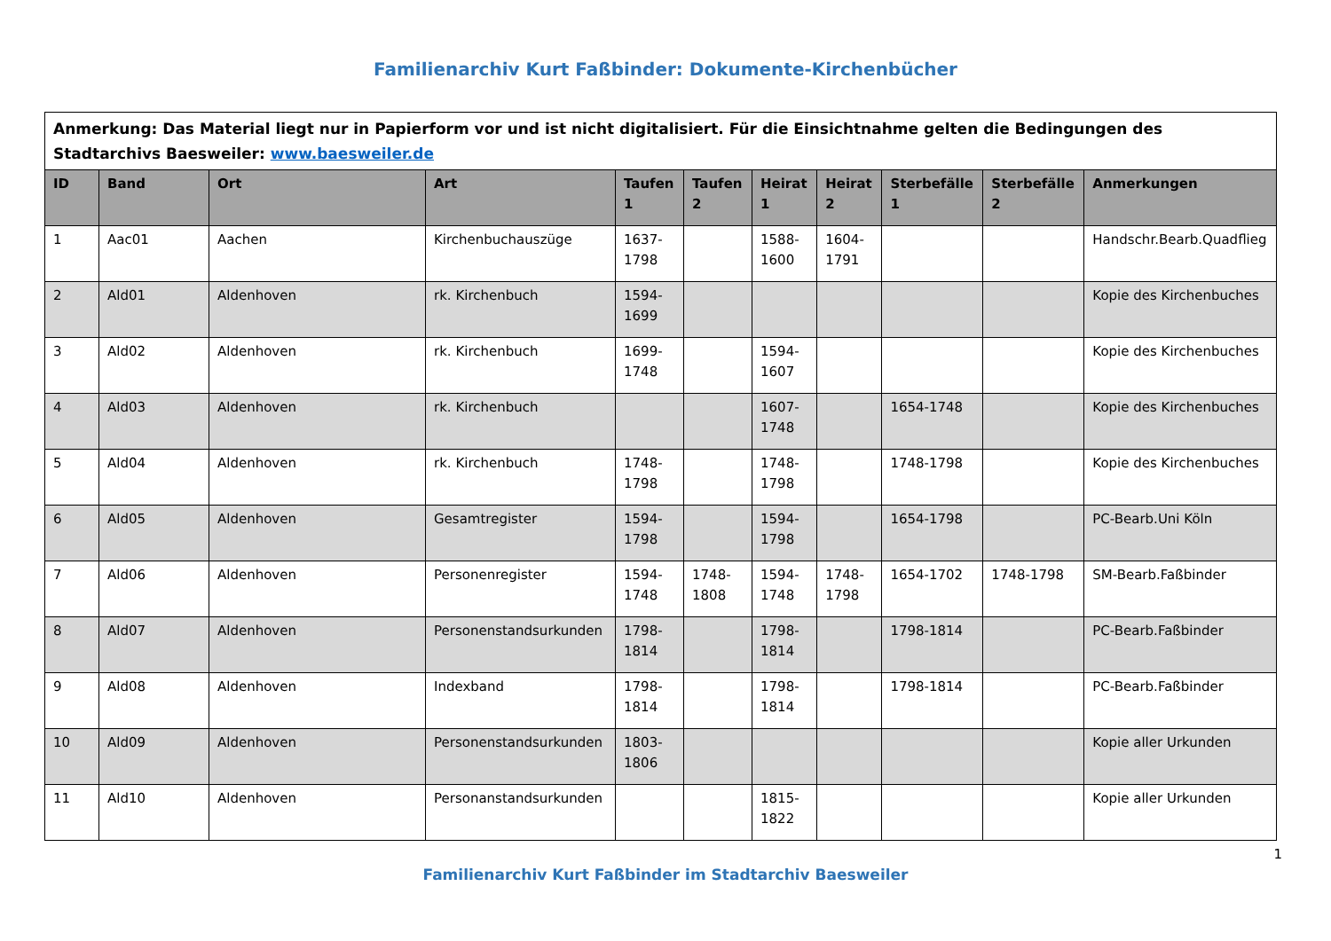Familienarchiv Kurt Faßbinder: Dokumente-Kirchenbücher
| Anmerkung: Das Material liegt nur in Papierform vor und ist nicht digitalisiert. Für die Einsichtnahme gelten die Bedingungen des Stadtarchivs Baesweiler: www.baesweiler.de | | | | | | | | | | |
| ID | Band | Ort | Art | Taufen 1 | Taufen 2 | Heirat 1 | Heirat 2 | Sterbefälle 1 | Sterbefälle 2 | Anmerkungen |
| 1 | Aac01 | Aachen | Kirchenbuchauszüge | 1637-1798 | | 1588-1600 | 1604-1791 | | | Handschr.Bearb.Quadflieg |
| 2 | Ald01 | Aldenhoven | rk. Kirchenbuch | 1594-1699 | | | | | | Kopie des Kirchenbuches |
| 3 | Ald02 | Aldenhoven | rk. Kirchenbuch | 1699-1748 | | 1594-1607 | | | | Kopie des Kirchenbuches |
| 4 | Ald03 | Aldenhoven | rk. Kirchenbuch | | | 1607-1748 | | 1654-1748 | | Kopie des Kirchenbuches |
| 5 | Ald04 | Aldenhoven | rk. Kirchenbuch | 1748-1798 | | 1748-1798 | | 1748-1798 | | Kopie des Kirchenbuches |
| 6 | Ald05 | Aldenhoven | Gesamtregister | 1594-1798 | | 1594-1798 | | 1654-1798 | | PC-Bearb.Uni Köln |
| 7 | Ald06 | Aldenhoven | Personenregister | 1594-1748 | 1748-1808 | 1594-1748 | 1748-1798 | 1654-1702 | 1748-1798 | SM-Bearb.Faßbinder |
| 8 | Ald07 | Aldenhoven | Personenstandsurkunden | 1798-1814 | | 1798-1814 | | 1798-1814 | | PC-Bearb.Faßbinder |
| 9 | Ald08 | Aldenhoven | Indexband | 1798-1814 | | 1798-1814 | | 1798-1814 | | PC-Bearb.Faßbinder |
| 10 | Ald09 | Aldenhoven | Personenstandsurkunden | 1803-1806 | | | | | | Kopie aller Urkunden |
| 11 | Ald10 | Aldenhoven | Personanstandsurkunden | | | 1815-1822 | | | | Kopie aller Urkunden |
1
Familienarchiv Kurt Faßbinder im Stadtarchiv Baesweiler